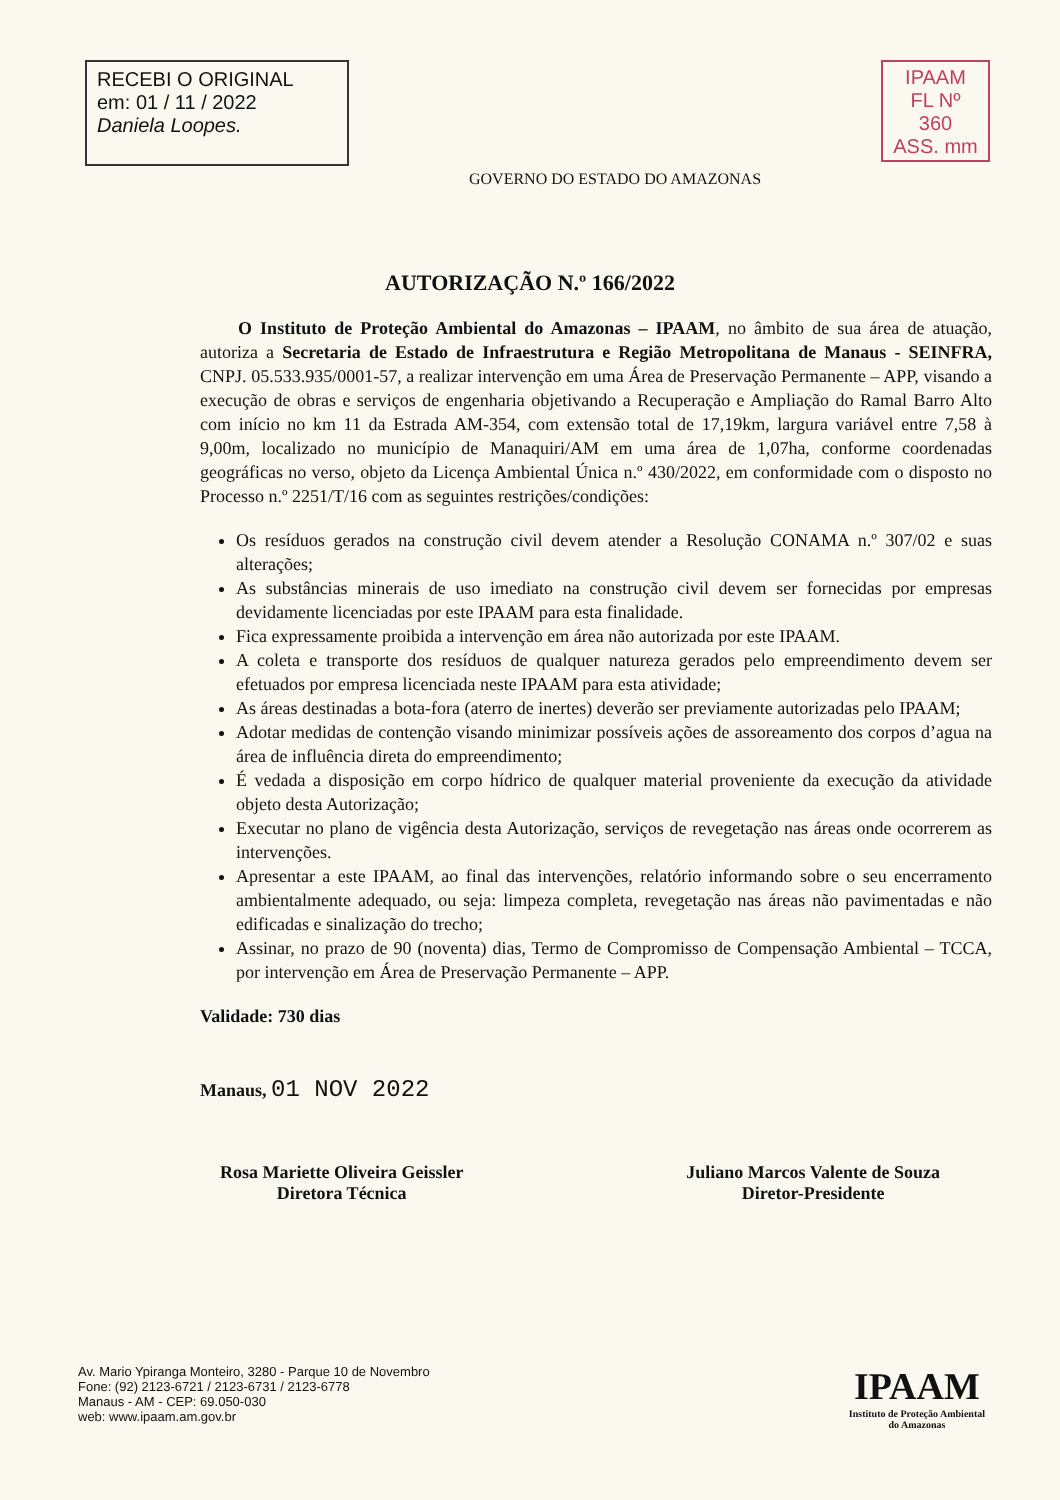RECEBI O ORIGINAL
em: 01 / 11 / 2022
Daniela Loopes.
GOVERNO DO ESTADO DO AMAZONAS
IPAAM
FL Nº 360
ASS. mm
AUTORIZAÇÃO N.º 166/2022
O Instituto de Proteção Ambiental do Amazonas – IPAAM, no âmbito de sua área de atuação, autoriza a Secretaria de Estado de Infraestrutura e Região Metropolitana de Manaus - SEINFRA, CNPJ. 05.533.935/0001-57, a realizar intervenção em uma Área de Preservação Permanente – APP, visando a execução de obras e serviços de engenharia objetivando a Recuperação e Ampliação do Ramal Barro Alto com início no km 11 da Estrada AM-354, com extensão total de 17,19km, largura variável entre 7,58 à 9,00m, localizado no município de Manaquiri/AM em uma área de 1,07ha, conforme coordenadas geográficas no verso, objeto da Licença Ambiental Única n.º 430/2022, em conformidade com o disposto no Processo n.º 2251/T/16 com as seguintes restrições/condições:
Os resíduos gerados na construção civil devem atender a Resolução CONAMA n.º 307/02 e suas alterações;
As substâncias minerais de uso imediato na construção civil devem ser fornecidas por empresas devidamente licenciadas por este IPAAM para esta finalidade.
Fica expressamente proibida a intervenção em área não autorizada por este IPAAM.
A coleta e transporte dos resíduos de qualquer natureza gerados pelo empreendimento devem ser efetuados por empresa licenciada neste IPAAM para esta atividade;
As áreas destinadas a bota-fora (aterro de inertes) deverão ser previamente autorizadas pelo IPAAM;
Adotar medidas de contenção visando minimizar possíveis ações de assoreamento dos corpos d’agua na área de influência direta do empreendimento;
É vedada a disposição em corpo hídrico de qualquer material proveniente da execução da atividade objeto desta Autorização;
Executar no plano de vigência desta Autorização, serviços de revegetação nas áreas onde ocorrerem as intervenções.
Apresentar a este IPAAM, ao final das intervenções, relatório informando sobre o seu encerramento ambientalmente adequado, ou seja: limpeza completa, revegetação nas áreas não pavimentadas e não edificadas e sinalização do trecho;
Assinar, no prazo de 90 (noventa) dias, Termo de Compromisso de Compensação Ambiental – TCCA, por intervenção em Área de Preservação Permanente – APP.
Validade: 730 dias
Manaus, 01 NOV 2022
Rosa Mariette Oliveira Geissler
Diretora Técnica
Juliano Marcos Valente de Souza
Diretor-Presidente
Av. Mario Ypiranga Monteiro, 3280 - Parque 10 de Novembro
Fone: (92) 2123-6721 / 2123-6731 / 2123-6778
Manaus - AM - CEP: 69.050-030
web: www.ipaam.am.gov.br
IPAAM
Instituto de Proteção Ambiental
do Amazonas